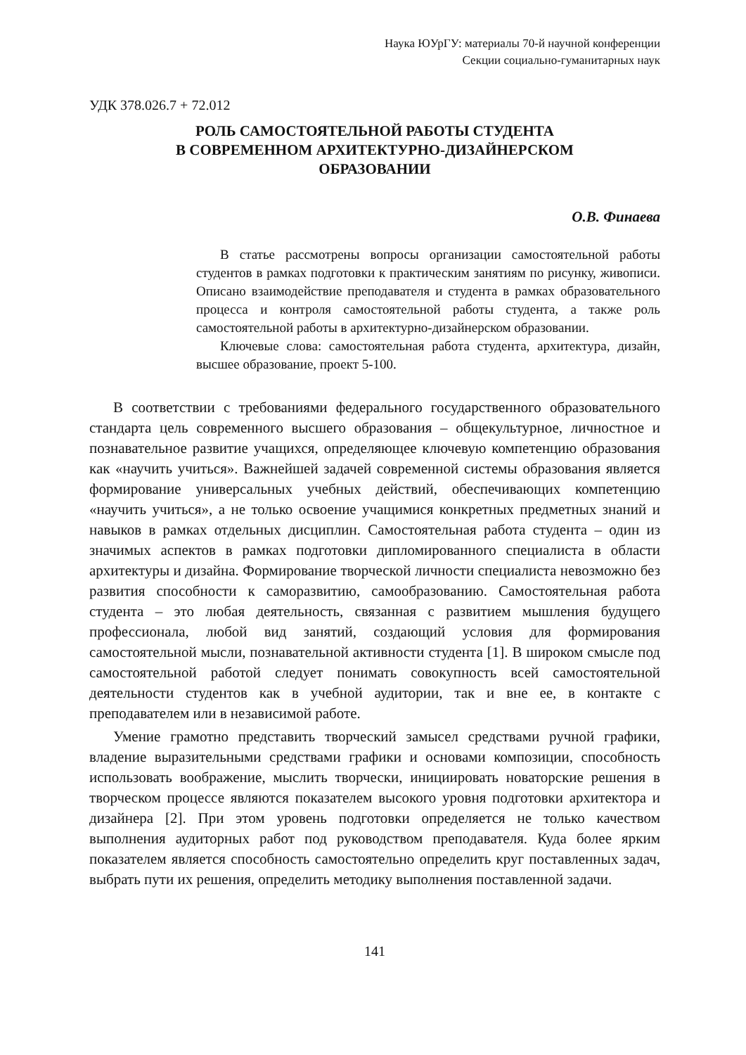Наука ЮУрГУ: материалы 70-й научной конференции
Секции социально-гуманитарных наук
УДК 378.026.7 + 72.012
РОЛЬ САМОСТОЯТЕЛЬНОЙ РАБОТЫ СТУДЕНТА
В СОВРЕМЕННОМ АРХИТЕКТУРНО-ДИЗАЙНЕРСКОМ
ОБРАЗОВАНИИ
О.В. Финаева
В статье рассмотрены вопросы организации самостоятельной работы студентов в рамках подготовки к практическим занятиям по рисунку, живописи. Описано взаимодействие преподавателя и студента в рамках образовательного процесса и контроля самостоятельной работы студента, а также роль самостоятельной работы в архитектурно-дизайнерском образовании.
Ключевые слова: самостоятельная работа студента, архитектура, дизайн, высшее образование, проект 5-100.
В соответствии с требованиями федерального государственного образовательного стандарта цель современного высшего образования – общекультурное, личностное и познавательное развитие учащихся, определяющее ключевую компетенцию образования как «научить учиться». Важнейшей задачей современной системы образования является формирование универсальных учебных действий, обеспечивающих компетенцию «научить учиться», а не только освоение учащимися конкретных предметных знаний и навыков в рамках отдельных дисциплин. Самостоятельная работа студента – один из значимых аспектов в рамках подготовки дипломированного специалиста в области архитектуры и дизайна. Формирование творческой личности специалиста невозможно без развития способности к саморазвитию, самообразованию. Самостоятельная работа студента – это любая деятельность, связанная с развитием мышления будущего профессионала, любой вид занятий, создающий условия для формирования самостоятельной мысли, познавательной активности студента [1]. В широком смысле под самостоятельной работой следует понимать совокупность всей самостоятельной деятельности студентов как в учебной аудитории, так и вне ее, в контакте с преподавателем или в независимой работе.
Умение грамотно представить творческий замысел средствами ручной графики, владение выразительными средствами графики и основами композиции, способность использовать воображение, мыслить творчески, инициировать новаторские решения в творческом процессе являются показателем высокого уровня подготовки архитектора и дизайнера [2]. При этом уровень подготовки определяется не только качеством выполнения аудиторных работ под руководством преподавателя. Куда более ярким показателем является способность самостоятельно определить круг поставленных задач, выбрать пути их решения, определить методику выполнения поставленной задачи.
141